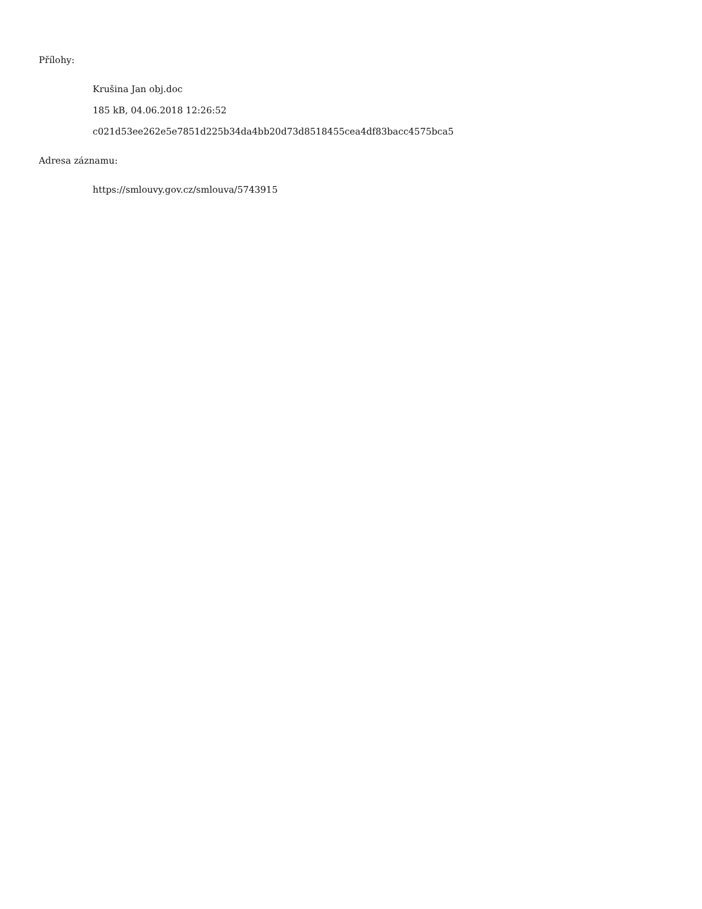Přílohy:
Krušina Jan obj.doc
185 kB, 04.06.2018 12:26:52
c021d53ee262e5e7851d225b34da4bb20d73d8518455cea4df83bacc4575bca5
Adresa záznamu:
https://smlouvy.gov.cz/smlouva/5743915